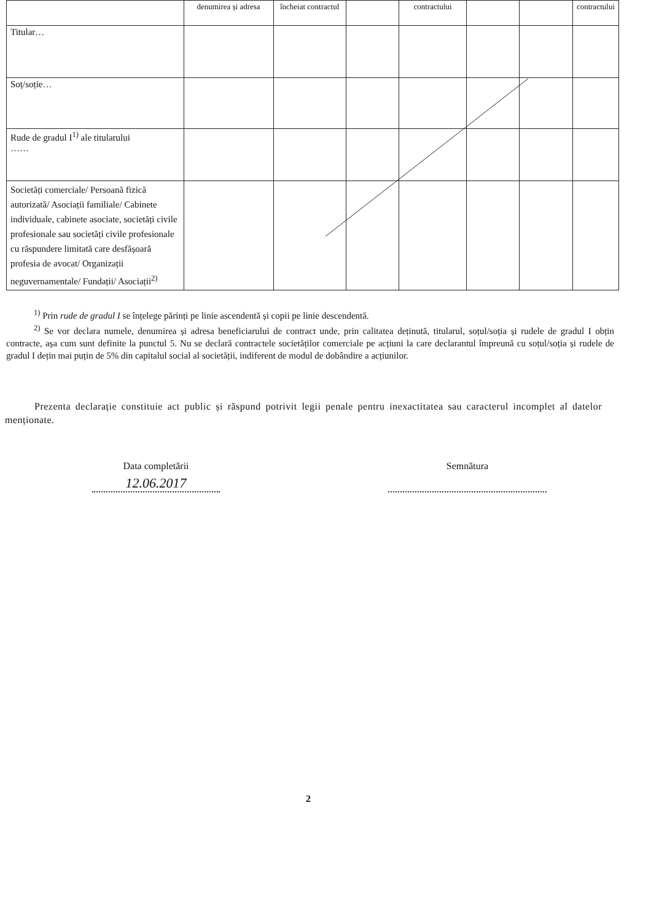| | denumirea și adresa | încheiat contractul | | contractului | | | contractului |
| Titular… | | | | | | | |
| Soț/soție… | | | | | | | |
| Rude de gradul I<sup>1)</sup> ale titularului …… | | | | | | | |
| Societăți comerciale/ Persoană fizică autorizată/ Asociații familiale/ Cabinete individuale, cabinete asociate, societăți civile profesionale sau societăți civile profesionale cu răspundere limitată care desfășoară profesia de avocat/ Organizații neguvernamentale/ Fundații/ Asociații<sup>2)</sup> | | | | | | | |
<sup>1)</sup> Prin rude de gradul I se înțelege părinți pe linie ascendentă și copii pe linie descendentă.
<sup>2)</sup> Se vor declara numele, denumirea și adresa beneficiarului de contract unde, prin calitatea deținută, titularul, soțul/soția și rudele de gradul I obțin contracte, așa cum sunt definite la punctul 5. Nu se declară contractele societăților comerciale pe acțiuni la care declarantul împreună cu soțul/soția și rudele de gradul I dețin mai puțin de 5% din capitalul social al societății, indiferent de modul de dobândire a acțiunilor.
Prezenta declarație constituie act public și răspund potrivit legii penale pentru inexactitatea sau caracterul incomplet al datelor menționate.
Data completării
12.06.2017
Semnătura
2